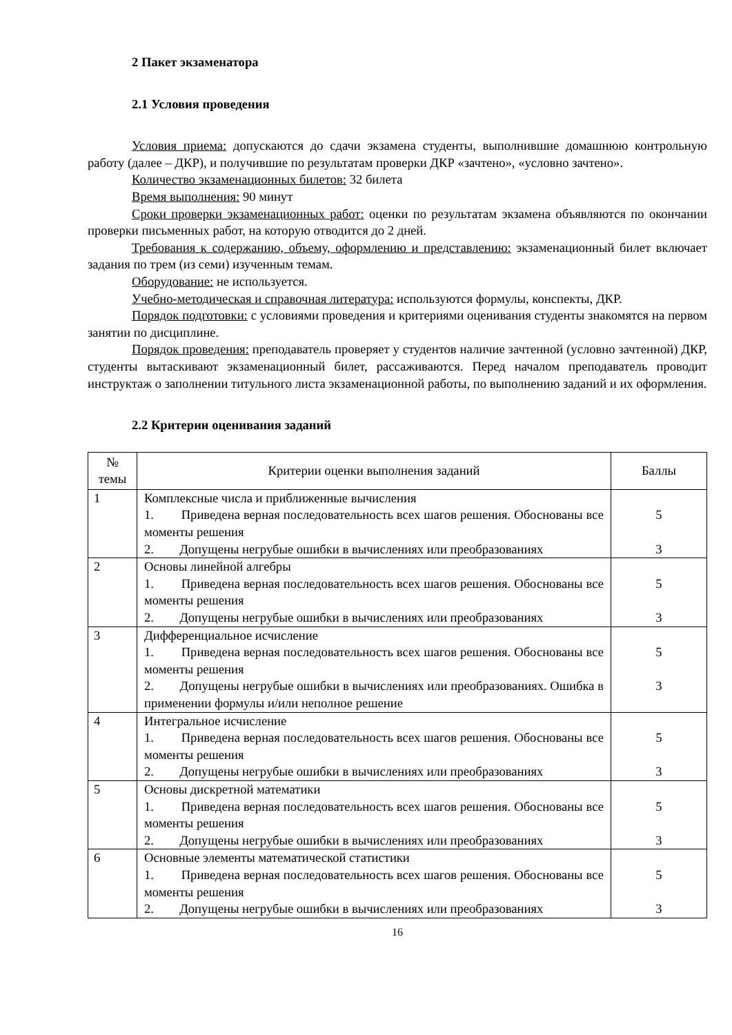2 Пакет экзаменатора
2.1 Условия проведения
Условия приема: допускаются до сдачи экзамена студенты, выполнившие домашнюю контрольную работу (далее – ДКР), и получившие по результатам проверки ДКР «зачтено», «условно зачтено».
Количество экзаменационных билетов: 32 билета
Время выполнения: 90 минут
Сроки проверки экзаменационных работ: оценки по результатам экзамена объявляются по окончании проверки письменных работ, на которую отводится до 2 дней.
Требования к содержанию, объему, оформлению и представлению: экзаменационный билет включает задания по трем (из семи) изученным темам.
Оборудование: не используется.
Учебно-методическая и справочная литература: используются формулы, конспекты, ДКР.
Порядок подготовки: с условиями проведения и критериями оценивания студенты знакомятся на первом занятии по дисциплине.
Порядок проведения: преподаватель проверяет у студентов наличие зачтенной (условно зачтенной) ДКР, студенты вытаскивают экзаменационный билет, рассаживаются. Перед началом преподаватель проводит инструктаж о заполнении титульного листа экзаменационной работы, по выполнению заданий и их оформления.
2.2 Критерии оценивания заданий
| № темы | Критерии оценки выполнения заданий | Баллы |
| 1 | Комплексные числа и приближенные вычисления 1. Приведена верная последовательность всех шагов решения. Обоснованы все моменты решения 2. Допущены негрубые ошибки в вычислениях или преобразованиях | 5 3 |
| 2 | Основы линейной алгебры 1. Приведена верная последовательность всех шагов решения. Обоснованы все моменты решения 2. Допущены негрубые ошибки в вычислениях или преобразованиях | 5 3 |
| 3 | Дифференциальное исчисление 1. Приведена верная последовательность всех шагов решения. Обоснованы все моменты решения 2. Допущены негрубые ошибки в вычислениях или преобразованиях. Ошибка в применении формулы и/или неполное решение | 5 3 |
| 4 | Интегральное исчисление 1. Приведена верная последовательность всех шагов решения. Обоснованы все моменты решения 2. Допущены негрубые ошибки в вычислениях или преобразованиях | 5 3 |
| 5 | Основы дискретной математики 1. Приведена верная последовательность всех шагов решения. Обоснованы все моменты решения 2. Допущены негрубые ошибки в вычислениях или преобразованиях | 5 3 |
| 6 | Основные элементы математической статистики 1. Приведена верная последовательность всех шагов решения. Обоснованы все моменты решения 2. Допущены негрубые ошибки в вычислениях или преобразованиях | 5 3 |
16